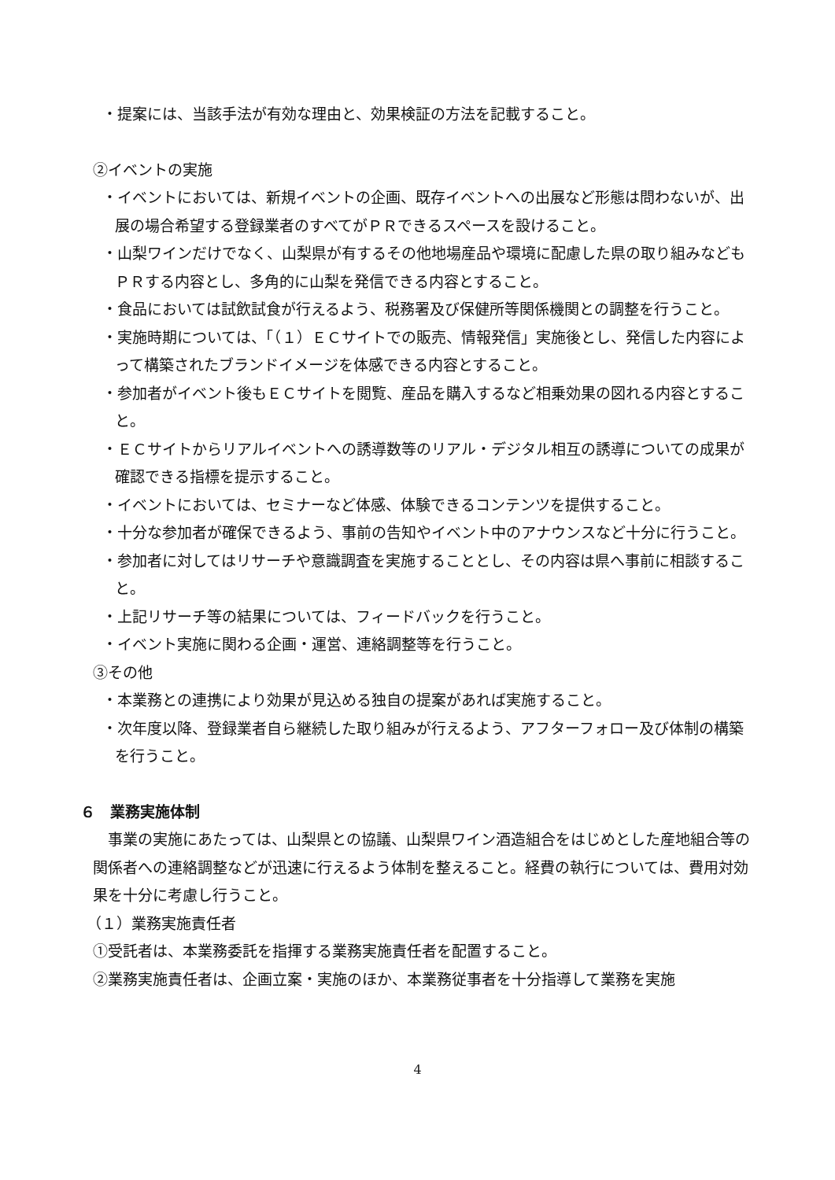・提案には、当該手法が有効な理由と、効果検証の方法を記載すること。
②イベントの実施
・イベントにおいては、新規イベントの企画、既存イベントへの出展など形態は問わないが、出展の場合希望する登録業者のすべてがＰＲできるスペースを設けること。
・山梨ワインだけでなく、山梨県が有するその他地場産品や環境に配慮した県の取り組みなどもＰＲする内容とし、多角的に山梨を発信できる内容とすること。
・食品においては試飲試食が行えるよう、税務署及び保健所等関係機関との調整を行うこと。
・実施時期については、「（１）ＥＣサイトでの販売、情報発信」実施後とし、発信した内容によって構築されたブランドイメージを体感できる内容とすること。
・参加者がイベント後もＥＣサイトを閲覧、産品を購入するなど相乗効果の図れる内容とすること。
・ＥＣサイトからリアルイベントへの誘導数等のリアル・デジタル相互の誘導についての成果が確認できる指標を提示すること。
・イベントにおいては、セミナーなど体感、体験できるコンテンツを提供すること。
・十分な参加者が確保できるよう、事前の告知やイベント中のアナウンスなど十分に行うこと。
・参加者に対してはリサーチや意識調査を実施することとし、その内容は県へ事前に相談すること。
・上記リサーチ等の結果については、フィードバックを行うこと。
・イベント実施に関わる企画・運営、連絡調整等を行うこと。
③その他
・本業務との連携により効果が見込める独自の提案があれば実施すること。
・次年度以降、登録業者自ら継続した取り組みが行えるよう、アフターフォロー及び体制の構築を行うこと。
６　業務実施体制
事業の実施にあたっては、山梨県との協議、山梨県ワイン酒造組合をはじめとした産地組合等の関係者への連絡調整などが迅速に行えるよう体制を整えること。経費の執行については、費用対効果を十分に考慮し行うこと。
（１）業務実施責任者
①受託者は、本業務委託を指揮する業務実施責任者を配置すること。
②業務実施責任者は、企画立案・実施のほか、本業務従事者を十分指導して業務を実施
4